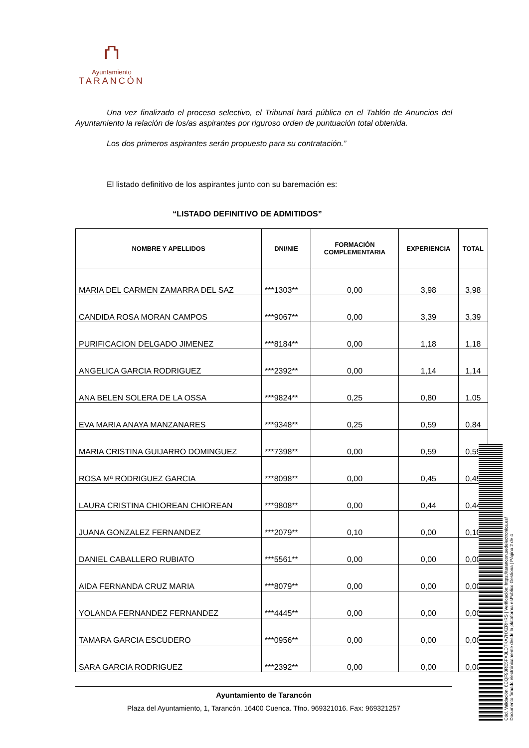⛫
Ayuntamiento
TARANCÓN
Una vez finalizado el proceso selectivo, el Tribunal hará pública en el Tablón de Anuncios del Ayuntamiento la relación de los/as aspirantes por riguroso orden de puntuación total obtenida.
Los dos primeros aspirantes serán propuesto para su contratación.”
El listado definitivo de los aspirantes junto con su baremación es:
“LISTADO DEFINITIVO DE ADMITIDOS”
| NOMBRE Y APELLIDOS | DNI/NIE | FORMACIÓN COMPLEMENTARIA | EXPERIENCIA | TOTAL |
| --- | --- | --- | --- | --- |
| MARIA DEL CARMEN ZAMARRA DEL SAZ | ***1303** | 0,00 | 3,98 | 3,98 |
| CANDIDA ROSA MORAN CAMPOS | ***9067** | 0,00 | 3,39 | 3,39 |
| PURIFICACION DELGADO JIMENEZ | ***8184** | 0,00 | 1,18 | 1,18 |
| ANGELICA GARCIA RODRIGUEZ | ***2392** | 0,00 | 1,14 | 1,14 |
| ANA BELEN SOLERA DE LA OSSA | ***9824** | 0,25 | 0,80 | 1,05 |
| EVA MARIA ANAYA MANZANARES | ***9348** | 0,25 | 0,59 | 0,84 |
| MARIA CRISTINA GUIJARRO DOMINGUEZ | ***7398** | 0,00 | 0,59 | 0,59 |
| ROSA Mª RODRIGUEZ GARCIA | ***8098** | 0,00 | 0,45 | 0,45 |
| LAURA CRISTINA CHIOREAN CHIOREAN | ***9808** | 0,00 | 0,44 | 0,44 |
| JUANA GONZALEZ FERNANDEZ | ***2079** | 0,10 | 0,00 | 0,10 |
| DANIEL CABALLERO RUBIATO | ***5561** | 0,00 | 0,00 | 0,00 |
| AIDA FERNANDA CRUZ MARIA | ***8079** | 0,00 | 0,00 | 0,00 |
| YOLANDA FERNANDEZ FERNANDEZ | ***4445** | 0,00 | 0,00 | 0,00 |
| TAMARA GARCIA ESCUDERO | ***0956** | 0,00 | 0,00 | 0,00 |
| SARA GARCIA RODRIGUEZ | ***2392** | 0,00 | 0,00 | 0,00 |
Ayuntamiento de Tarancón
Plaza del Ayuntamiento, 1, Tarancón. 16400 Cuenca. Tfno. 969321016. Fax: 969321257
Cód. Validación: 6CQF93RE5FX3LDTKA7HXZRHRS | Verificación: https://tarancon.sedelectronica.es/
Documento firmado electrónicamente desde la plataforma esPublico Gestiona | Página 2 de 4